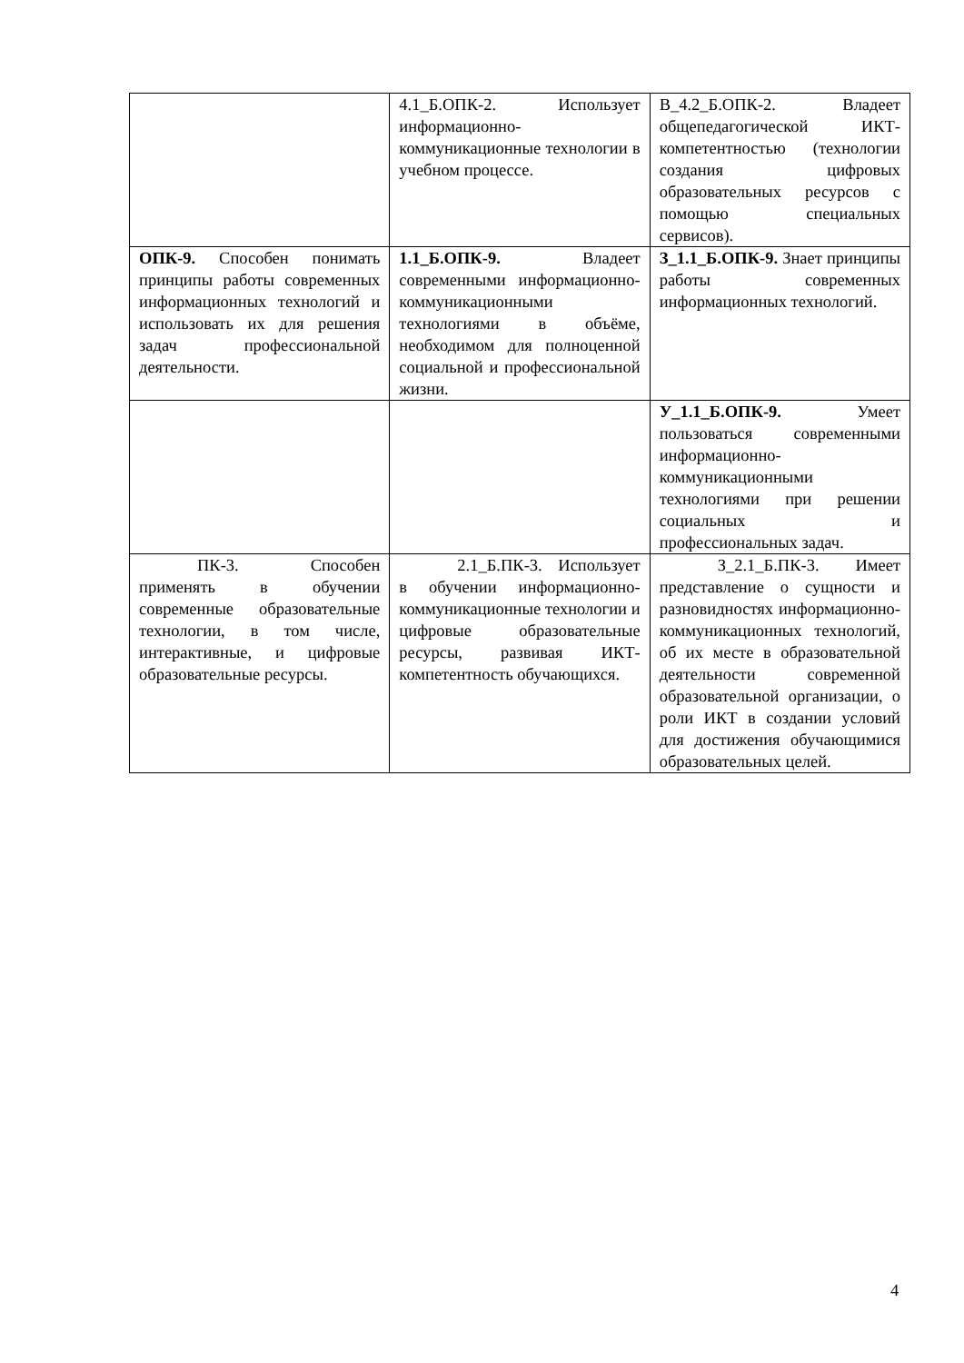| | 4.1_Б.ОПК-2. Использует информационно-коммуникационные технологии в учебном процессе. | В_4.2_Б.ОПК-2. Владеет общепедагогической ИКТ-компетентностью (технологии создания цифровых образовательных ресурсов с помощью специальных сервисов). |
| ОПК-9. Способен понимать принципы работы современных информационных технологий и использовать их для решения задач профессиональной деятельности. | 1.1_Б.ОПК-9. Владеет современными информационно-коммуникационными технологиями в объёме, необходимом для полноценной социальной и профессиональной жизни. | З_1.1_Б.ОПК-9. Знает принципы работы современных информационных технологий. |
| | | У_1.1_Б.ОПК-9. Умеет пользоваться современными информационно-коммуникационными технологиями при решении социальных и профессиональных задач. |
| ПК-3. Способен применять в обучении современные образовательные технологии, в том числе, интерактивные, и цифровые образовательные ресурсы. | 2.1_Б.ПК-3. Использует в обучении информационно-коммуникационные технологии и цифровые образовательные ресурсы, развивая ИКТ-компетентность обучающихся. | З_2.1_Б.ПК-3. Имеет представление о сущности и разновидностях информационно-коммуникационных технологий, об их месте в образовательной деятельности современной образовательной организации, о роли ИКТ в создании условий для достижения обучающимися образовательных целей. |
4